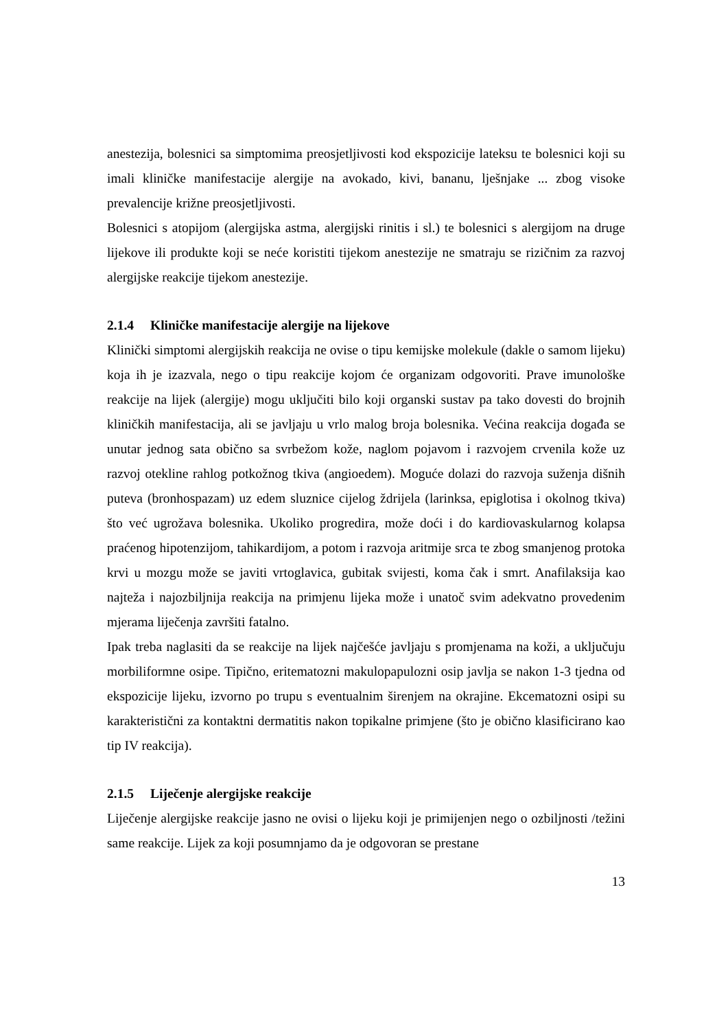anestezija, bolesnici sa simptomima preosjetljivosti kod ekspozicije lateksu te bolesnici koji su imali kliničke manifestacije alergije na avokado, kivi, bananu, lješnjake ... zbog visoke prevalencije križne preosjetljivosti.
Bolesnici s atopijom (alergijska astma, alergijski rinitis i sl.) te bolesnici s alergijom na druge lijekove ili produkte koji se neće koristiti tijekom anestezije ne smatraju se rizičnim za razvoj alergijske reakcije tijekom anestezije.
2.1.4 Kliničke manifestacije alergije na lijekove
Klinički simptomi alergijskih reakcija ne ovise o tipu kemijske molekule (dakle o samom lijeku) koja ih je izazvala, nego o tipu reakcije kojom će organizam odgovoriti. Prave imunološke reakcije na lijek (alergije) mogu uključiti bilo koji organski sustav pa tako dovesti do brojnih kliničkih manifestacija, ali se javljaju u vrlo malog broja bolesnika. Većina reakcija događa se unutar jednog sata obično sa svrbežom kože, naglom pojavom i razvojem crvenila kože uz razvoj otekline rahlog potkožnog tkiva (angioedem). Moguće dolazi do razvoja suženja dišnih puteva (bronhospazam) uz edem sluznice cijelog ždrijela (larinksa, epiglotisa i okolnog tkiva) što već ugrožava bolesnika. Ukoliko progredira, može doći i do kardiovaskularnog kolapsa praćenog hipotenzijom, tahikardijom, a potom i razvoja aritmije srca te zbog smanjenog protoka krvi u mozgu može se javiti vrtoglavica, gubitak svijesti, koma čak i smrt. Anafilaksija kao najteža i najozbiljnija reakcija na primjenu lijeka može i unatoč svim adekvatno provedenim mjerama liječenja završiti fatalno.
Ipak treba naglasiti da se reakcije na lijek najčešće javljaju s promjenama na koži, a uključuju morbiliformne osipe. Tipično, eritematozni makulopapulozni osip javlja se nakon 1-3 tjedna od ekspozicije lijeku, izvorno po trupu s eventualnim širenjem na okrajine. Ekcematozni osipi su karakteristični za kontaktni dermatitis nakon topikalne primjene (što je obično klasificirano kao tip IV reakcija).
2.1.5 Liječenje alergijske reakcije
Liječenje alergijske reakcije jasno ne ovisi o lijeku koji je primijenjen nego o ozbiljnosti /težini same reakcije. Lijek za koji posumnjamo da je odgovoran se prestane
13